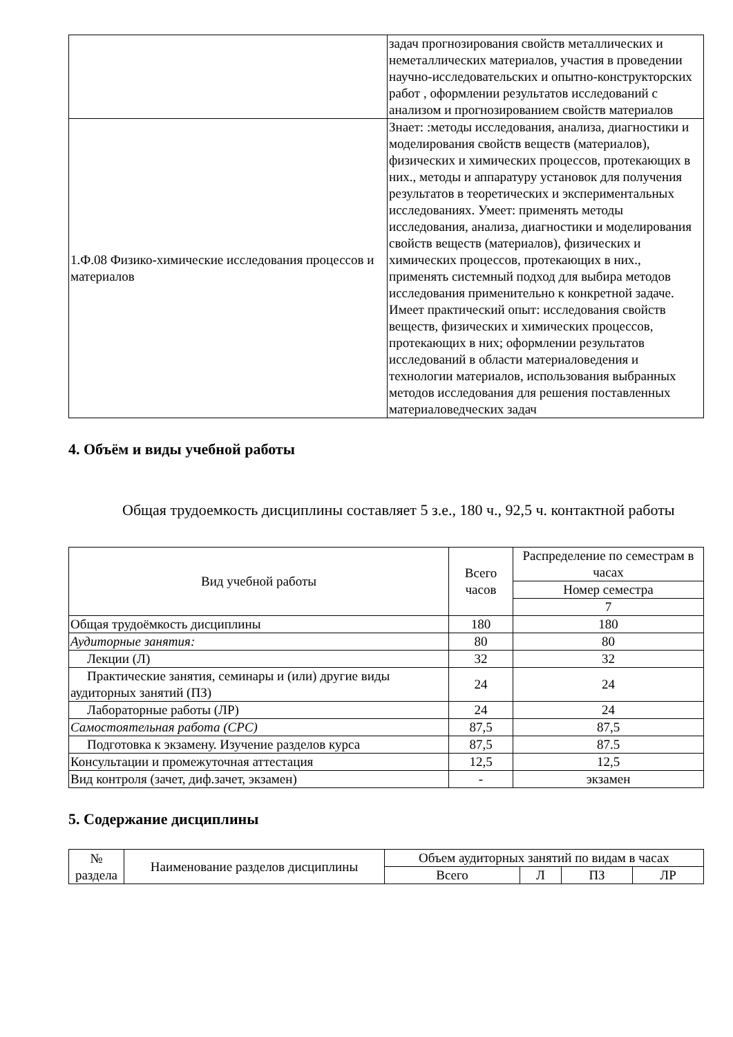| | задач прогнозирования свойств металлических и неметаллических материалов, участия в проведении научно-исследовательских и опытно-конструкторских работ , оформлении результатов исследований с анализом и прогнозированием свойств материалов |
| 1.Ф.08 Физико-химические исследования процессов и материалов | Знает: :методы исследования, анализа, диагностики и моделирования свойств веществ (материалов), физических и химических процессов, протекающих в них., методы и аппаратуру установок для получения результатов в теоретических и экспериментальных исследованиях. Умеет: применять методы исследования, анализа, диагностики и моделирования свойств веществ (материалов), физических и химических процессов, протекающих в них., применять системный подход для выбира методов исследования применительно к конкретной задаче. Имеет практический опыт: исследования свойств веществ, физических и химических процессов, протекающих в них; оформлении результатов исследований в области материаловедения и технологии материалов, использования выбранных методов исследования для решения поставленных материаловедческих задач |
4. Объём и виды учебной работы
Общая трудоемкость дисциплины составляет 5 з.е., 180 ч., 92,5 ч. контактной работы
| Вид учебной работы | Всего часов | Распределение по семестрам в часах |
| --- | --- | --- |
| | | Номер семестра |
| | | 7 |
| Общая трудоёмкость дисциплины | 180 | 180 |
| Аудиторные занятия: | 80 | 80 |
| Лекции (Л) | 32 | 32 |
| Практические занятия, семинары и (или) другие виды аудиторных занятий (ПЗ) | 24 | 24 |
| Лабораторные работы (ЛР) | 24 | 24 |
| Самостоятельная работа (СРС) | 87,5 | 87,5 |
| Подготовка к экзамену. Изучение разделов курса | 87,5 | 87.5 |
| Консультации и промежуточная аттестация | 12,5 | 12,5 |
| Вид контроля (зачет, диф.зачет, экзамен) | - | экзамен |
5. Содержание дисциплины
| № раздела | Наименование разделов дисциплины | Объем аудиторных занятий по видам в часах | | | |
| --- | --- | --- | --- | --- | --- |
| | | Всего | Л | ПЗ | ЛР |